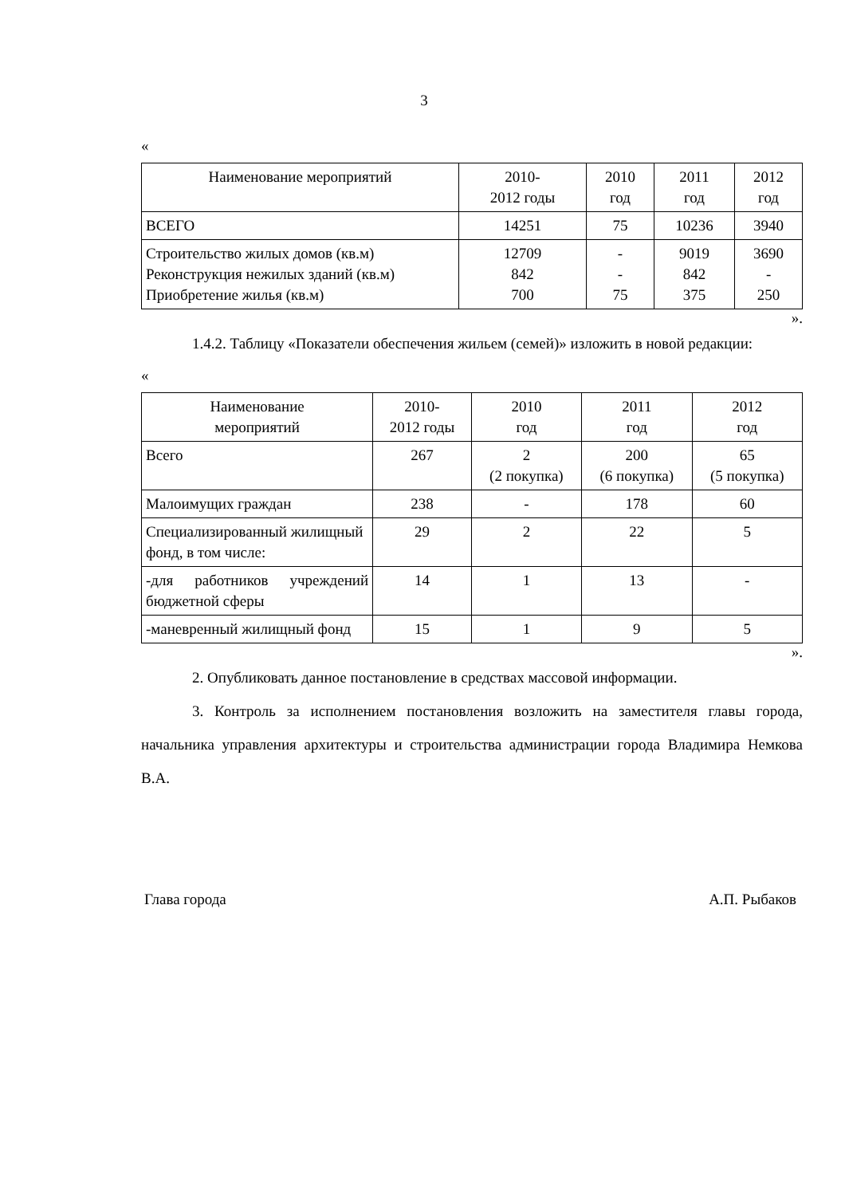3
«
| Наименование мероприятий | 2010- 2012 годы | 2010 год | 2011 год | 2012 год |
| --- | --- | --- | --- | --- |
| ВСЕГО | 14251 | 75 | 10236 | 3940 |
| Строительство жилых домов (кв.м) Реконструкция нежилых зданий (кв.м) Приобретение жилья (кв.м) | 12709 842 700 | - - 75 | 9019 842 375 | 3690 - 250 |
».
1.4.2. Таблицу «Показатели обеспечения жильем (семей)» изложить в новой редакции:
«
| Наименование мероприятий | 2010- 2012 годы | 2010 год | 2011 год | 2012 год |
| --- | --- | --- | --- | --- |
| Всего | 267 | 2 (2 покупка) | 200 (6 покупка) | 65 (5 покупка) |
| Малоимущих граждан | 238 | - | 178 | 60 |
| Специализированный жилищный фонд, в том числе: | 29 | 2 | 22 | 5 |
| -для работников учреждений бюджетной сферы | 14 | 1 | 13 | - |
| -маневренный жилищный фонд | 15 | 1 | 9 | 5 |
».
2. Опубликовать данное постановление в средствах массовой информации.
3. Контроль за исполнением постановления возложить на заместителя главы города, начальника управления архитектуры и строительства администрации города Владимира Немкова В.А.
Глава города А.П. Рыбаков